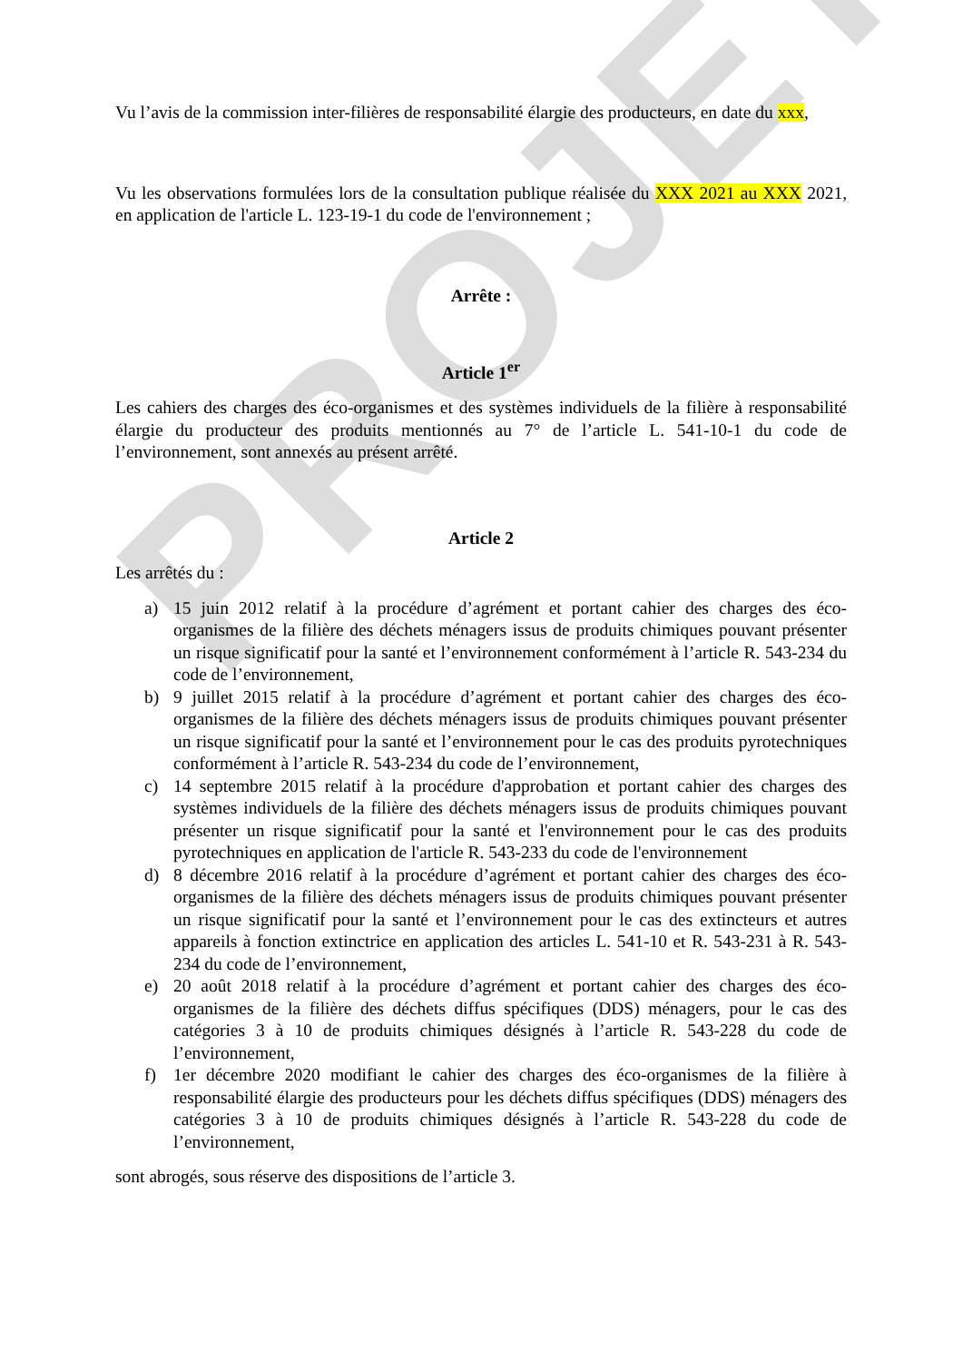PROJET
Vu l’avis de la commission inter-filières de responsabilité élargie des producteurs, en date du xxx,
Vu les observations formulées lors de la consultation publique réalisée du XXX 2021 au XXX 2021, en application de l'article L. 123-19-1 du code de l'environnement ;
Arrête :
Article 1<sup>er</sup>
Les cahiers des charges des éco-organismes et des systèmes individuels de la filière à responsabilité élargie du producteur des produits mentionnés au 7° de l’article L. 541-10-1 du code de l’environnement, sont annexés au présent arrêté.
Article 2
Les arrêtés du :
a) 15 juin 2012 relatif à la procédure d’agrément et portant cahier des charges des éco-organismes de la filière des déchets ménagers issus de produits chimiques pouvant présenter un risque significatif pour la santé et l’environnement conformément à l’article R. 543-234 du code de l’environnement,
b) 9 juillet 2015 relatif à la procédure d’agrément et portant cahier des charges des éco-organismes de la filière des déchets ménagers issus de produits chimiques pouvant présenter un risque significatif pour la santé et l’environnement pour le cas des produits pyrotechniques conformément à l’article R. 543-234 du code de l’environnement,
c) 14 septembre 2015 relatif à la procédure d'approbation et portant cahier des charges des systèmes individuels de la filière des déchets ménagers issus de produits chimiques pouvant présenter un risque significatif pour la santé et l'environnement pour le cas des produits pyrotechniques en application de l'article R. 543-233 du code de l'environnement
d) 8 décembre 2016 relatif à la procédure d’agrément et portant cahier des charges des éco-organismes de la filière des déchets ménagers issus de produits chimiques pouvant présenter un risque significatif pour la santé et l’environnement pour le cas des extincteurs et autres appareils à fonction extinctrice en application des articles L. 541-10 et R. 543-231 à R. 543-234 du code de l’environnement,
e) 20 août 2018 relatif à la procédure d’agrément et portant cahier des charges des éco-organismes de la filière des déchets diffus spécifiques (DDS) ménagers, pour le cas des catégories 3 à 10 de produits chimiques désignés à l’article R. 543-228 du code de l’environnement,
f) 1er décembre 2020 modifiant le cahier des charges des éco-organismes de la filière à responsabilité élargie des producteurs pour les déchets diffus spécifiques (DDS) ménagers des catégories 3 à 10 de produits chimiques désignés à l’article R. 543-228 du code de l’environnement,
sont abrogés, sous réserve des dispositions de l’article 3.